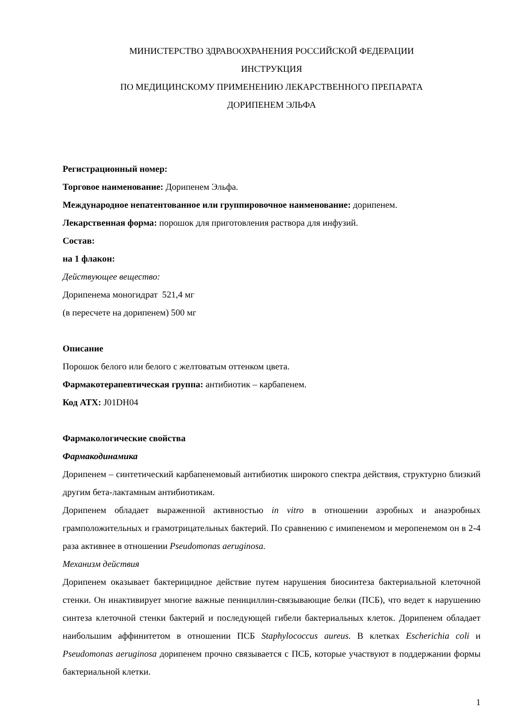МИНИСТЕРСТВО ЗДРАВООХРАНЕНИЯ РОССИЙСКОЙ ФЕДЕРАЦИИ
ИНСТРУКЦИЯ
ПО МЕДИЦИНСКОМУ ПРИМЕНЕНИЮ ЛЕКАРСТВЕННОГО ПРЕПАРАТА
ДОРИПЕНЕМ ЭЛЬФА
Регистрационный номер:
Торговое наименование: Дорипенем Эльфа.
Международное непатентованное или группировочное наименование: дорипенем.
Лекарственная форма: порошок для приготовления раствора для инфузий.
Состав:
на 1 флакон:
Действующее вещество:
Дорипенема моногидрат 521,4 мг
(в пересчете на дорипенем) 500 мг
Описание
Порошок белого или белого с желтоватым оттенком цвета.
Фармакотерапевтическая группа: антибиотик – карбапенем.
Код АТХ: J01DH04
Фармакологические свойства
Фармакодинамика
Дорипенем – синтетический карбапенемовый антибиотик широкого спектра действия, структурно близкий другим бета-лактамным антибиотикам.
Дорипенем обладает выраженной активностью in vitro в отношении аэробных и анаэробных грамположительных и грамотрицательных бактерий. По сравнению с имипенемом и меропенемом он в 2-4 раза активнее в отношении Pseudomonas aeruginosa.
Механизм действия
Дорипенем оказывает бактерицидное действие путем нарушения биосинтеза бактериальной клеточной стенки. Он инактивирует многие важные пенициллин-связывающие белки (ПСБ), что ведет к нарушению синтеза клеточной стенки бактерий и последующей гибели бактериальных клеток. Дорипенем обладает наибольшим аффинитетом в отношении ПСБ Staphylococcus aureus. В клетках Escherichia coli и Pseudomonas aeruginosa дорипенем прочно связывается с ПСБ, которые участвуют в поддержании формы бактериальной клетки.
1